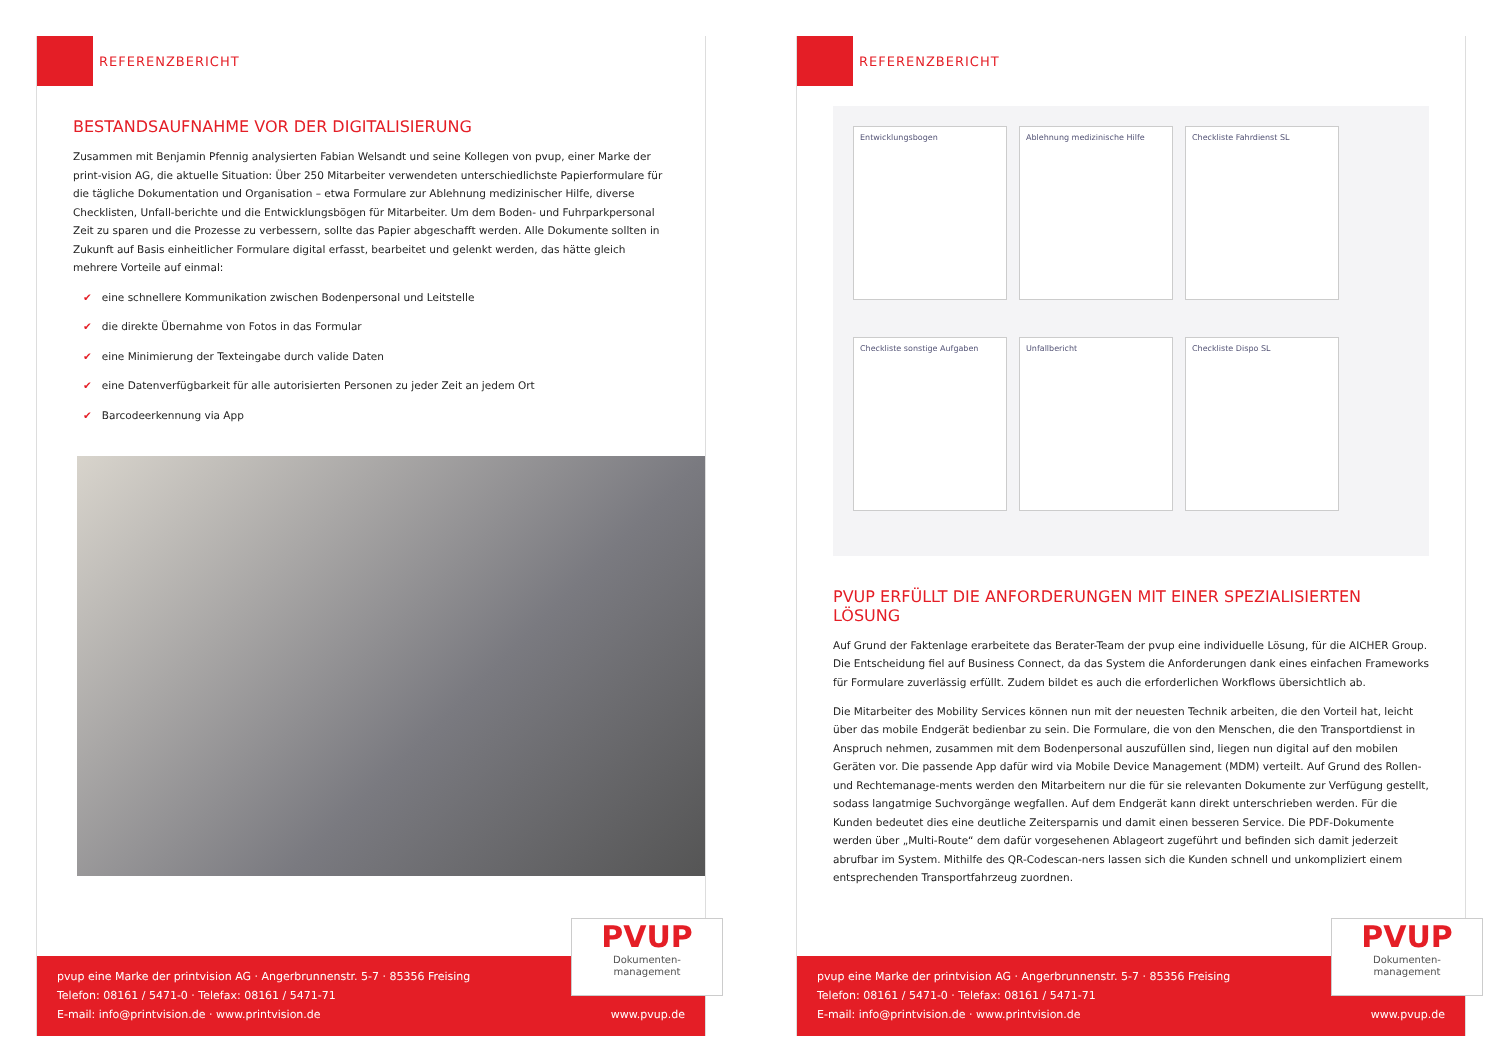REFERENZBERICHT
BESTANDSAUFNAHME VOR DER DIGITALISIERUNG
Zusammen mit Benjamin Pfennig analysierten Fabian Welsandt und seine Kollegen von pvup, einer Marke der print-vision AG, die aktuelle Situation: Über 250 Mitarbeiter verwendeten unterschiedlichste Papierformulare für die tägliche Dokumentation und Organisation – etwa Formulare zur Ablehnung medizinischer Hilfe, diverse Checklisten, Unfall-berichte und die Entwicklungsbögen für Mitarbeiter. Um dem Boden- und Fuhrparkpersonal Zeit zu sparen und die Prozesse zu verbessern, sollte das Papier abgeschafft werden. Alle Dokumente sollten in Zukunft auf Basis einheitlicher Formulare digital erfasst, bearbeitet und gelenkt werden, das hätte gleich mehrere Vorteile auf einmal:
✔ eine schnellere Kommunikation zwischen Bodenpersonal und Leitstelle
✔ die direkte Übernahme von Fotos in das Formular
✔ eine Minimierung der Texteingabe durch valide Daten
✔ eine Datenverfügbarkeit für alle autorisierten Personen zu jeder Zeit an jedem Ort
✔ Barcodeerkennung via App
pvup eine Marke der printvision AG · Angerbrunnenstr. 5-7 · 85356 Freising
Telefon: 08161 / 5471-0 · Telefax: 08161 / 5471-71
E-mail: info@printvision.de · www.printvision.de
www.pvup.de
PVUP
Dokumenten-
management
REFERENZBERICHT
Entwicklungsbogen
Ablehnung medizinische Hilfe
Checkliste Fahrdienst SL
Checkliste sonstige Aufgaben
Unfallbericht
Checkliste Dispo SL
PVUP ERFÜLLT DIE ANFORDERUNGEN MIT EINER SPEZIALISIERTEN LÖSUNG
Auf Grund der Faktenlage erarbeitete das Berater-Team der pvup eine individuelle Lösung, für die AICHER Group. Die Entscheidung fiel auf Business Connect, da das System die Anforderungen dank eines einfachen Frameworks für Formulare zuverlässig erfüllt. Zudem bildet es auch die erforderlichen Workflows übersichtlich ab.
Die Mitarbeiter des Mobility Services können nun mit der neuesten Technik arbeiten, die den Vorteil hat, leicht über das mobile Endgerät bedienbar zu sein. Die Formulare, die von den Menschen, die den Transportdienst in Anspruch nehmen, zusammen mit dem Bodenpersonal auszufüllen sind, liegen nun digital auf den mobilen Geräten vor. Die passende App dafür wird via Mobile Device Management (MDM) verteilt. Auf Grund des Rollen- und Rechtemanage-ments werden den Mitarbeitern nur die für sie relevanten Dokumente zur Verfügung gestellt, sodass langatmige Suchvorgänge wegfallen. Auf dem Endgerät kann direkt unterschrieben werden. Für die Kunden bedeutet dies eine deutliche Zeitersparnis und damit einen besseren Service. Die PDF-Dokumente werden über „Multi-Route“ dem dafür vorgesehenen Ablageort zugeführt und befinden sich damit jederzeit abrufbar im System. Mithilfe des QR-Codescan-ners lassen sich die Kunden schnell und unkompliziert einem entsprechenden Transportfahrzeug zuordnen.
pvup eine Marke der printvision AG · Angerbrunnenstr. 5-7 · 85356 Freising
Telefon: 08161 / 5471-0 · Telefax: 08161 / 5471-71
E-mail: info@printvision.de · www.printvision.de
www.pvup.de
PVUP
Dokumenten-
management